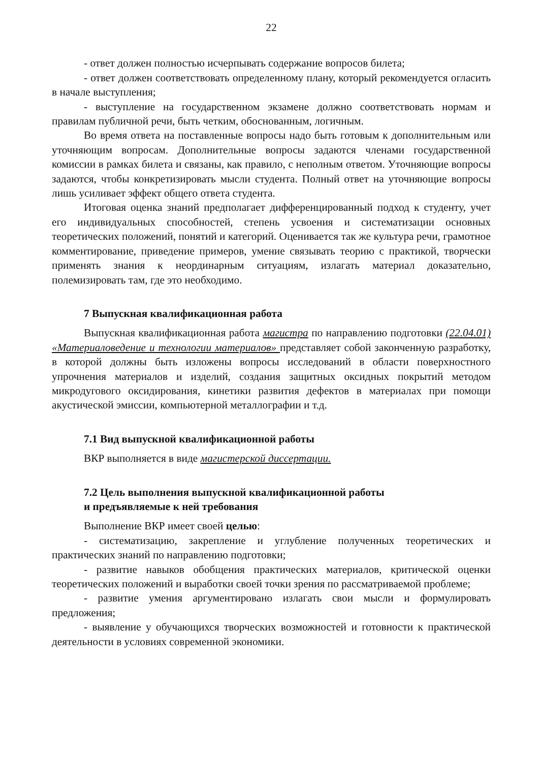22
- ответ должен полностью исчерпывать содержание вопросов билета;
- ответ должен соответствовать определенному плану, который рекомендуется огласить в начале выступления;
- выступление на государственном экзамене должно соответствовать нормам и правилам публичной речи, быть четким, обоснованным, логичным.
Во время ответа на поставленные вопросы надо быть готовым к дополнительным или уточняющим вопросам. Дополнительные вопросы задаются членами государственной комиссии в рамках билета и связаны, как правило, с неполным ответом. Уточняющие вопросы задаются, чтобы конкретизировать мысли студента. Полный ответ на уточняющие вопросы лишь усиливает эффект общего ответа студента.
Итоговая оценка знаний предполагает дифференцированный подход к студенту, учет его индивидуальных способностей, степень усвоения и систематизации основных теоретических положений, понятий и категорий. Оценивается так же культура речи, грамотное комментирование, приведение примеров, умение связывать теорию с практикой, творчески применять знания к неординарным ситуациям, излагать материал доказательно, полемизировать там, где это необходимо.
7 Выпускная квалификационная работа
Выпускная квалификационная работа магистра по направлению подготовки (22.04.01) «Материаловедение и технологии материалов» представляет собой законченную разработку, в которой должны быть изложены вопросы исследований в области поверхностного упрочнения материалов и изделий, создания защитных оксидных покрытий методом микродугового оксидирования, кинетики развития дефектов в материалах при помощи акустической эмиссии, компьютерной металлографии и т.д.
7.1 Вид выпускной квалификационной работы
ВКР выполняется в виде магистерской диссертации.
7.2 Цель выполнения выпускной квалификационной работы
и предъявляемые к ней требования
Выполнение ВКР имеет своей целью:
- систематизацию, закрепление и углубление полученных теоретических и практических знаний по направлению подготовки;
- развитие навыков обобщения практических материалов, критической оценки теоретических положений и выработки своей точки зрения по рассматриваемой проблеме;
- развитие умения аргументировано излагать свои мысли и формулировать предложения;
- выявление у обучающихся творческих возможностей и готовности к практической деятельности в условиях современной экономики.